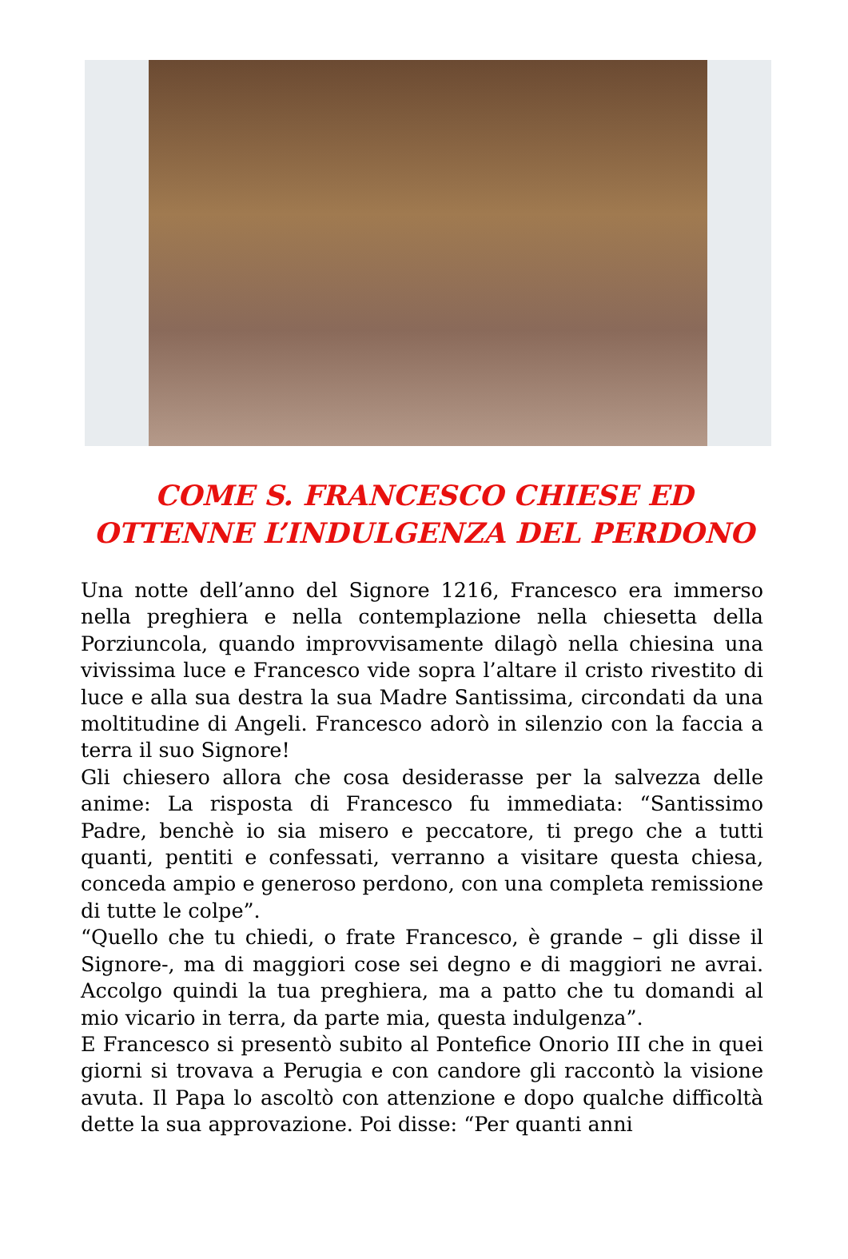COME S. FRANCESCO CHIESE ED
OTTENNE L’INDULGENZA DEL PERDONO
Una notte dell’anno del Signore 1216, Francesco era immerso nella preghiera e nella contemplazione nella chiesetta della Porziuncola, quando improvvisamente dilagò nella chiesina una vivissima luce e Francesco vide sopra l’altare il cristo rivestito di luce e alla sua destra la sua Madre Santissima, circondati da una moltitudine di Angeli. Francesco adorò in silenzio con la faccia a terra il suo Signore!
Gli chiesero allora che cosa desiderasse per la salvezza delle anime: La risposta di Francesco fu immediata: “Santissimo Padre, benchè io sia misero e peccatore, ti prego che a tutti quanti, pentiti e confessati, verranno a visitare questa chiesa, conceda ampio e generoso perdono, con una completa remissione di tutte le colpe”.
“Quello che tu chiedi, o frate Francesco, è grande – gli disse il Signore-, ma di maggiori cose sei degno e di maggiori ne avrai. Accolgo quindi la tua preghiera, ma a patto che tu domandi al mio vicario in terra, da parte mia, questa indulgenza”.
E Francesco si presentò subito al Pontefice Onorio III che in quei giorni si trovava a Perugia e con candore gli raccontò la visione avuta. Il Papa lo ascoltò con attenzione e dopo qualche difficoltà dette la sua approvazione. Poi disse: “Per quanti anni